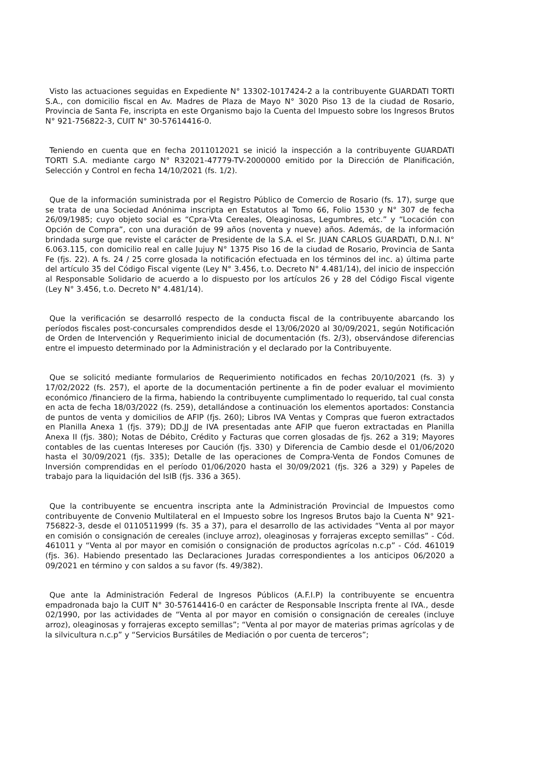Visto las actuaciones seguidas en Expediente N° 13302-1017424-2 a la contribuyente GUARDATI TORTI S.A., con domicilio fiscal en Av. Madres de Plaza de Mayo N° 3020 Piso 13 de la ciudad de Rosario, Provincia de Santa Fe, inscripta en este Organismo bajo la Cuenta del Impuesto sobre los Ingresos Brutos N° 921-756822-3, CUIT N° 30-57614416-0.
Teniendo en cuenta que en fecha 2011012021 se inició la inspección a la contribuyente GUARDATI TORTI S.A. mediante cargo N° R32021-47779-TV-2000000 emitido por la Dirección de Planificación, Selección y Control en fecha 14/10/2021 (fs. 1/2).
Que de la información suministrada por el Registro Público de Comercio de Rosario (fs. 17), surge que se trata de una Sociedad Anónima inscripta en Estatutos al Tomo 66, Folio 1530 y N° 307 de fecha 26/09/1985; cuyo objeto social es “Cpra-Vta Cereales, Oleaginosas, Legumbres, etc.” y “Locación con Opción de Compra”, con una duración de 99 años (noventa y nueve) años. Además, de la información brindada surge que reviste el carácter de Presidente de la S.A. el Sr. JUAN CARLOS GUARDATI, D.N.I. N° 6.063.115, con domicilio real en calle Jujuy N° 1375 Piso 16 de la ciudad de Rosario, Provincia de Santa Fe (fjs. 22). A fs. 24 / 25 corre glosada la notificación efectuada en los términos del inc. a) última parte del artículo 35 del Código Fiscal vigente (Ley N° 3.456, t.o. Decreto N° 4.481/14), del inicio de inspección al Responsable Solidario de acuerdo a lo dispuesto por los artículos 26 y 28 del Código Fiscal vigente (Ley N° 3.456, t.o. Decreto N° 4.481/14).
Que la verificación se desarrolló respecto de la conducta fiscal de la contribuyente abarcando los períodos fiscales post-concursales comprendidos desde el 13/06/2020 al 30/09/2021, según Notificación de Orden de Intervención y Requerimiento inicial de documentación (fs. 2/3), observándose diferencias entre el impuesto determinado por la Administración y el declarado por la Contribuyente.
Que se solicitó mediante formularios de Requerimiento notificados en fechas 20/10/2021 (fs. 3) y 17/02/2022 (fs. 257), el aporte de la documentación pertinente a fin de poder evaluar el movimiento económico /financiero de la firma, habiendo la contribuyente cumplimentado lo requerido, tal cual consta en acta de fecha 18/03/2022 (fs. 259), detallándose a continuación los elementos aportados: Constancia de puntos de venta y domicilios de AFIP (fjs. 260); Libros IVA Ventas y Compras que fueron extractados en Planilla Anexa 1 (fjs. 379); DD.JJ de IVA presentadas ante AFIP que fueron extractadas en Planilla Anexa II (fjs. 380); Notas de Débito, Crédito y Facturas que corren glosadas de fjs. 262 a 319; Mayores contables de las cuentas Intereses por Caución (fjs. 330) y Diferencia de Cambio desde el 01/06/2020 hasta el 30/09/2021 (fjs. 335); Detalle de las operaciones de Compra-Venta de Fondos Comunes de Inversión comprendidas en el período 01/06/2020 hasta el 30/09/2021 (fjs. 326 a 329) y Papeles de trabajo para la liquidación del IsIB (fjs. 336 a 365).
Que la contribuyente se encuentra inscripta ante la Administración Provincial de Impuestos como contribuyente de Convenio Multilateral en el Impuesto sobre los Ingresos Brutos bajo la Cuenta N° 921-756822-3, desde el 0110511999 (fs. 35 a 37), para el desarrollo de las actividades “Venta al por mayor en comisión o consignación de cereales (incluye arroz), oleaginosas y forrajeras excepto semillas” - Cód. 461011 y “Venta al por mayor en comisión o consignación de productos agrícolas n.c.p” - Cód. 461019 (fjs. 36). Habiendo presentado las Declaraciones Juradas correspondientes a los anticipos 06/2020 a 09/2021 en término y con saldos a su favor (fs. 49/382).
Que ante la Administración Federal de Ingresos Públicos (A.F.I.P) la contribuyente se encuentra empadronada bajo la CUIT N° 30-57614416-0 en carácter de Responsable Inscripta frente al IVA., desde 02/1990, por las actividades de “Venta al por mayor en comisión o consignación de cereales (incluye arroz), oleaginosas y forrajeras excepto semillas”; “Venta al por mayor de materias primas agrícolas y de la silvicultura n.c.p” y “Servicios Bursátiles de Mediación o por cuenta de terceros”;